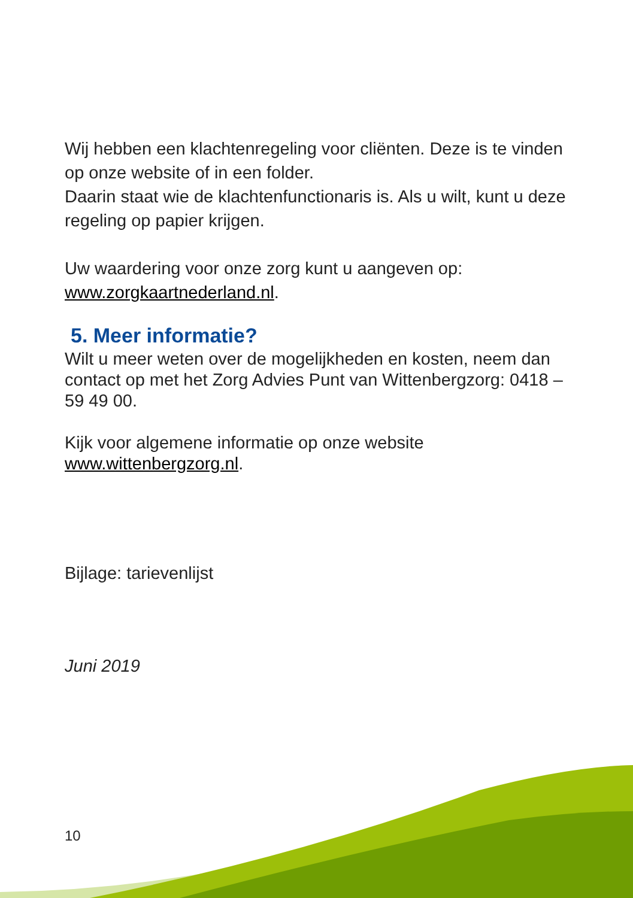Wij hebben een klachtenregeling voor cliënten. Deze is te vinden op onze website of in een folder.
Daarin staat wie de klachtenfunctionaris is. Als u wilt, kunt u deze regeling op papier krijgen.
Uw waardering voor onze zorg kunt u aangeven op:
www.zorgkaartnederland.nl.
5. Meer informatie?
Wilt u meer weten over de mogelijkheden en kosten, neem dan contact op met het Zorg Advies Punt van Wittenbergzorg: 0418 – 59 49 00.
Kijk voor algemene informatie op onze website
www.wittenbergzorg.nl.
Bijlage: tarievenlijst
Juni 2019
10